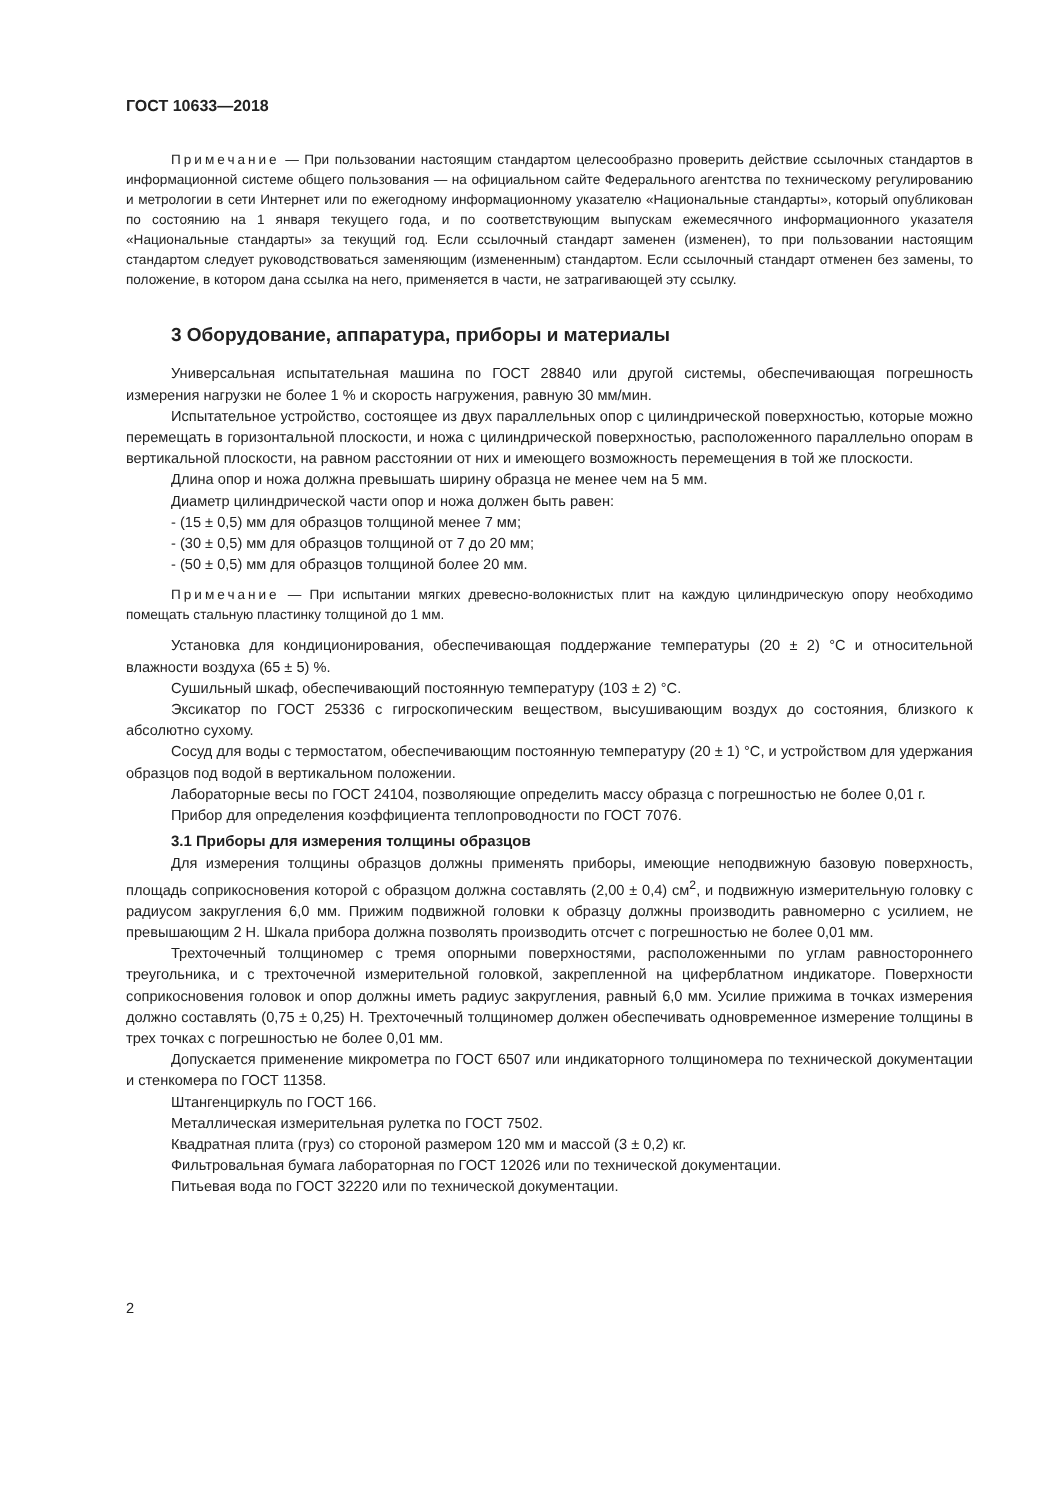ГОСТ 10633—2018
Примечание — При пользовании настоящим стандартом целесообразно проверить действие ссылочных стандартов в информационной системе общего пользования — на официальном сайте Федерального агентства по техническому регулированию и метрологии в сети Интернет или по ежегодному информационному указателю «Национальные стандарты», который опубликован по состоянию на 1 января текущего года, и по соответствующим выпускам ежемесячного информационного указателя «Национальные стандарты» за текущий год. Если ссылочный стандарт заменен (изменен), то при пользовании настоящим стандартом следует руководствоваться заменяющим (измененным) стандартом. Если ссылочный стандарт отменен без замены, то положение, в котором дана ссылка на него, применяется в части, не затрагивающей эту ссылку.
3 Оборудование, аппаратура, приборы и материалы
Универсальная испытательная машина по ГОСТ 28840 или другой системы, обеспечивающая погрешность измерения нагрузки не более 1 % и скорость нагружения, равную 30 мм/мин.
Испытательное устройство, состоящее из двух параллельных опор с цилиндрической поверхностью, которые можно перемещать в горизонтальной плоскости, и ножа с цилиндрической поверхностью, расположенного параллельно опорам в вертикальной плоскости, на равном расстоянии от них и имеющего возможность перемещения в той же плоскости.
Длина опор и ножа должна превышать ширину образца не менее чем на 5 мм.
Диаметр цилиндрической части опор и ножа должен быть равен:
- (15 ± 0,5) мм для образцов толщиной менее 7 мм;
- (30 ± 0,5) мм для образцов толщиной от 7 до 20 мм;
- (50 ± 0,5) мм для образцов толщиной более 20 мм.
Примечание — При испытании мягких древесно-волокнистых плит на каждую цилиндрическую опору необходимо помещать стальную пластинку толщиной до 1 мм.
Установка для кондиционирования, обеспечивающая поддержание температуры (20 ± 2) °С и относительной влажности воздуха (65 ± 5) %.
Сушильный шкаф, обеспечивающий постоянную температуру (103 ± 2) °С.
Эксикатор по ГОСТ 25336 с гигроскопическим веществом, высушивающим воздух до состояния, близкого к абсолютно сухому.
Сосуд для воды с термостатом, обеспечивающим постоянную температуру (20 ± 1) °С, и устройством для удержания образцов под водой в вертикальном положении.
Лабораторные весы по ГОСТ 24104, позволяющие определить массу образца с погрешностью не более 0,01 г.
Прибор для определения коэффициента теплопроводности по ГОСТ 7076.
3.1 Приборы для измерения толщины образцов
Для измерения толщины образцов должны применять приборы, имеющие неподвижную базовую поверхность, площадь соприкосновения которой с образцом должна составлять (2,00 ± 0,4) см<sup>2</sup>, и подвижную измерительную головку с радиусом закругления 6,0 мм. Прижим подвижной головки к образцу должны производить равномерно с усилием, не превышающим 2 Н. Шкала прибора должна позволять производить отсчет с погрешностью не более 0,01 мм.
Трехточечный толщиномер с тремя опорными поверхностями, расположенными по углам равностороннего треугольника, и с трехточечной измерительной головкой, закрепленной на циферблатном индикаторе. Поверхности соприкосновения головок и опор должны иметь радиус закругления, равный 6,0 мм. Усилие прижима в точках измерения должно составлять (0,75 ± 0,25) Н. Трехточечный толщиномер должен обеспечивать одновременное измерение толщины в трех точках с погрешностью не более 0,01 мм.
Допускается применение микрометра по ГОСТ 6507 или индикаторного толщиномера по технической документации и стенкомера по ГОСТ 11358.
Штангенциркуль по ГОСТ 166.
Металлическая измерительная рулетка по ГОСТ 7502.
Квадратная плита (груз) со стороной размером 120 мм и массой (3 ± 0,2) кг.
Фильтровальная бумага лабораторная по ГОСТ 12026 или по технической документации.
Питьевая вода по ГОСТ 32220 или по технической документации.
2